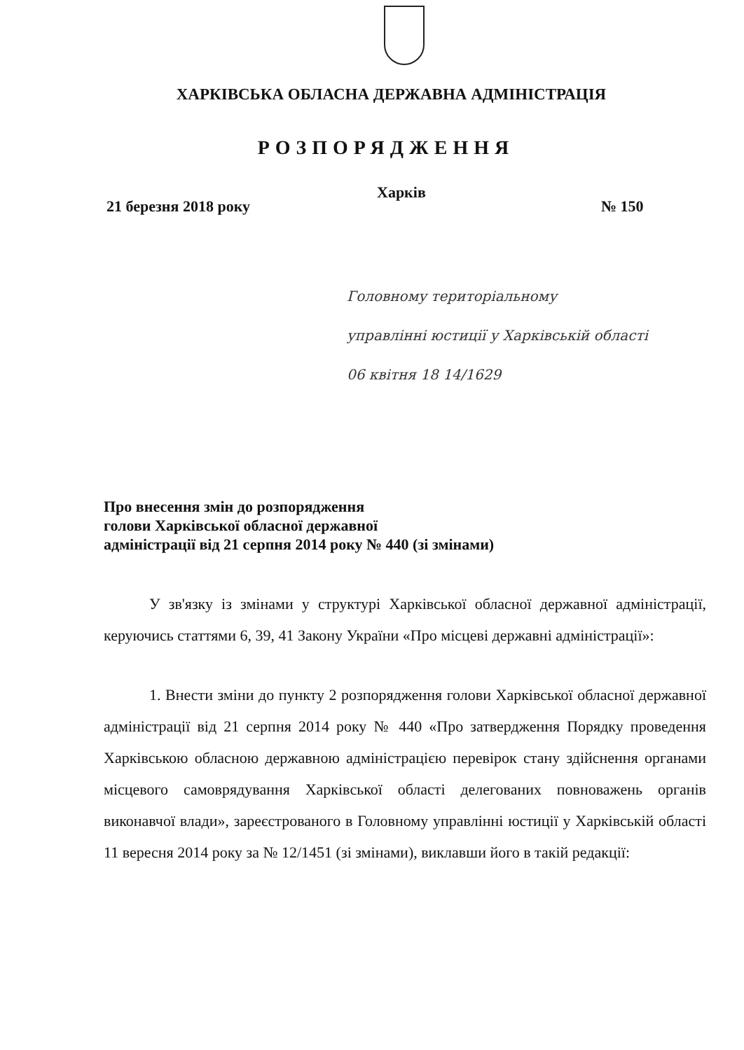ХАРКІВСЬКА ОБЛАСНА ДЕРЖАВНА АДМІНІСТРАЦІЯ
РОЗПОРЯДЖЕННЯ
21 березня 2018 року
Харків
№ 150
Головному територіальному
управлінні юстиції у Харківській області
06 квітня 18 14/1629
Про внесення змін до розпорядження
голови Харківської обласної державної
адміністрації від 21 серпня 2014 року № 440 (зі змінами)
У зв'язку із змінами у структурі Харківської обласної державної адміністрації, керуючись статтями 6, 39, 41 Закону України «Про місцеві державні адміністрації»:
1. Внести зміни до пункту 2 розпорядження голови Харківської обласної державної адміністрації від 21 серпня 2014 року № 440 «Про затвердження Порядку проведення Харківською обласною державною адміністрацією перевірок стану здійснення органами місцевого самоврядування Харківської області делегованих повноважень органів виконавчої влади», зареєстрованого в Головному управлінні юстиції у Харківській області 11 вересня 2014 року за № 12/1451 (зі змінами), виклавши його в такій редакції: